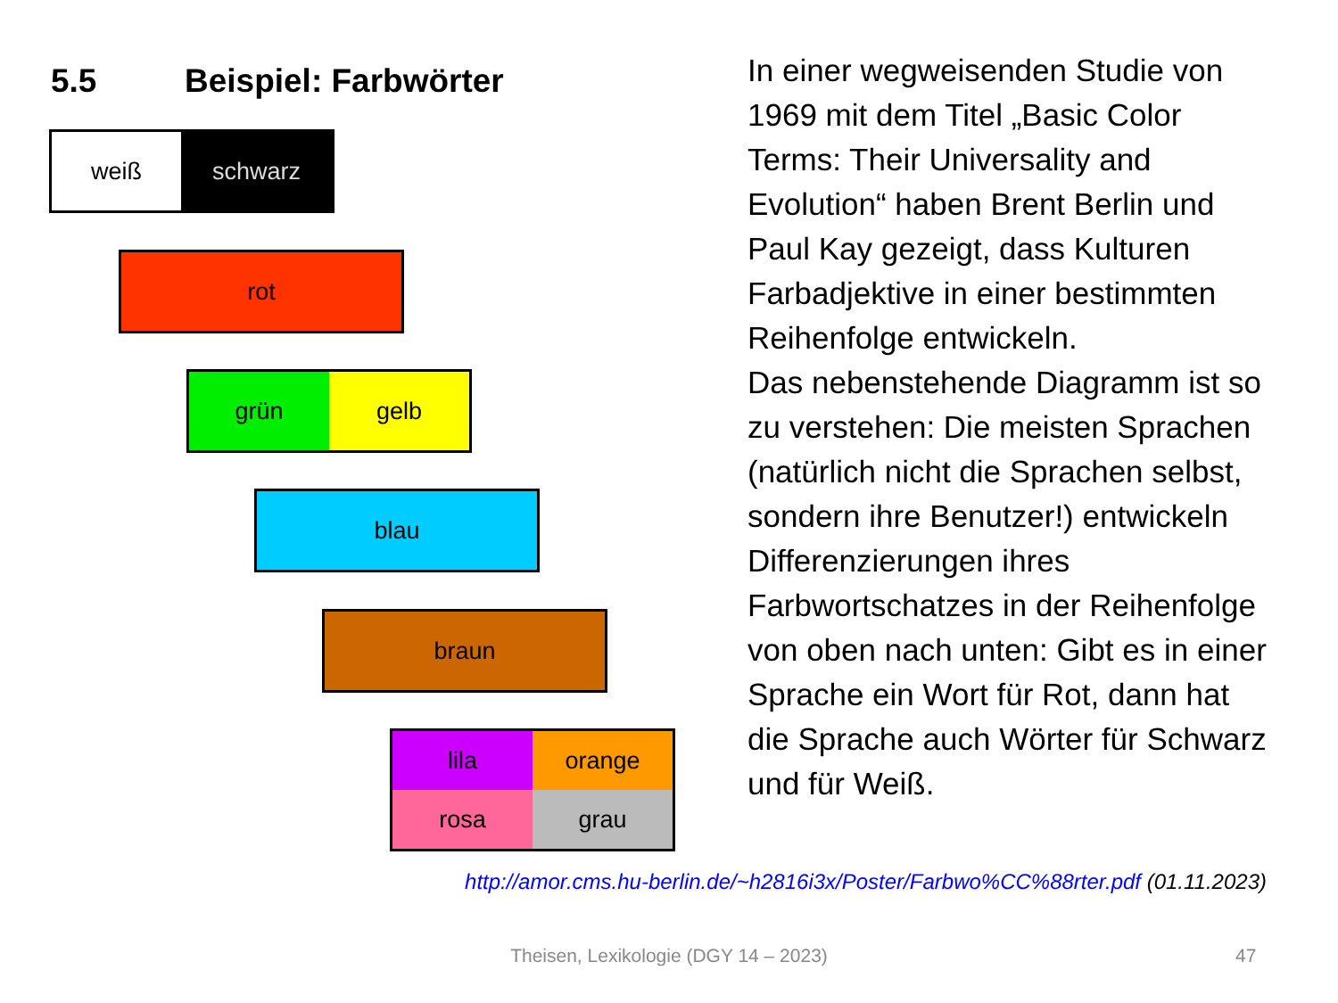5.5 Beispiel: Farbwörter
weiß schwarz
rot
grün gelb
blau
braun
lila
orange
rosa
grau
In einer wegweisenden Studie von 1969 mit dem Titel „Basic Color Terms: Their Universality and Evolution“ haben Brent Berlin und Paul Kay gezeigt, dass Kulturen Farbadjektive in einer bestimmten Reihenfolge entwickeln.
Das nebenstehende Diagramm ist so zu verstehen: Die meisten Sprachen (natürlich nicht die Sprachen selbst, sondern ihre Benutzer!) entwickeln Differenzierungen ihres Farbwortschatzes in der Reihenfolge von oben nach unten: Gibt es in einer Sprache ein Wort für Rot, dann hat die Sprache auch Wörter für Schwarz und für Weiß.
http://amor.cms.hu-berlin.de/~h2816i3x/Poster/Farbwo%CC%88rter.pdf (01.11.2023)
Theisen, Lexikologie (DGY 14 – 2023) 47